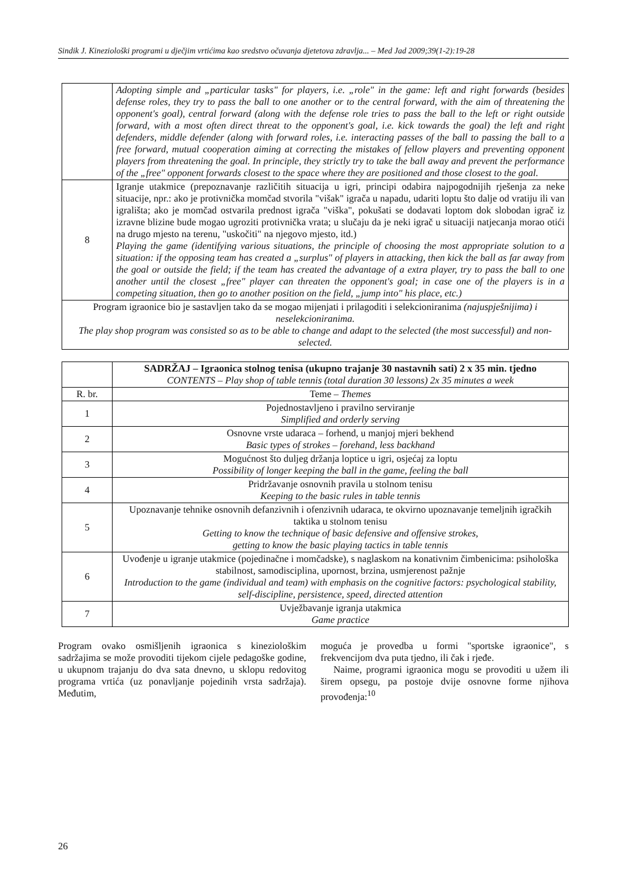Sindik J. Kineziološki programi u dječjim vrtićima kao sredstvo očuvanja djetetova zdravlja... – Med Jad 2009;39(1-2):19-28
| | Adopting simple and „particular tasks" for players, i.e. „role" in the game: left and right forwards (besides defense roles, they try to pass the ball to one another or to the central forward, with the aim of threatening the opponent's goal), central forward (along with the defense role tries to pass the ball to the left or right outside forward, with a most often direct threat to the opponent's goal, i.e. kick towards the goal) the left and right defenders, middle defender (along with forward roles, i.e. interacting passes of the ball to passing the ball to a free forward, mutual cooperation aiming at correcting the mistakes of fellow players and preventing opponent players from threatening the goal. In principle, they strictly try to take the ball away and prevent the performance of the „free" opponent forwards closest to the space where they are positioned and those closest to the goal. |
| 8 | Igranje utakmice (prepoznavanje različitih situacija u igri, principi odabira najpogodnijih rješenja za neke situacije, npr.: ako je protivnička momčad stvorila "višak" igrača u napadu, udariti loptu što dalje od vratiju ili van igrališta; ako je momčad ostvarila prednost igrača "viška", pokušati se dodavati loptom dok slobodan igrač iz izravne blizine bude mogao ugroziti protivnička vrata; u slučaju da je neki igrač u situaciji natjecanja morao otići na drugo mjesto na terenu, "uskočiti" na njegovo mjesto, itd.) Playing the game (identifying various situations, the principle of choosing the most appropriate solution to a situation: if the opposing team has created a „surplus" of players in attacking, then kick the ball as far away from the goal or outside the field; if the team has created the advantage of a extra player, try to pass the ball to one another until the closest „free" player can threaten the opponent's goal; in case one of the players is in a competing situation, then go to another position on the field, „jump into" his place, etc.) |
| Program igraonice bio je sastavljen tako da se mogao mijenjati i prilagoditi i selekcioniranima (najuspješnijima) i neselekcioniranima. The play shop program was consisted so as to be able to change and adapt to the selected (the most successful) and non-selected. | |
| | SADRŽAJ – Igraonica stolnog tenisa (ukupno trajanje 30 nastavnih sati) 2 x 35 min. tjedno CONTENTS – Play shop of table tennis (total duration 30 lessons) 2x 35 minutes a week |
| R. br. | Teme – Themes |
| 1 | Pojednostavljeno i pravilno serviranje Simplified and orderly serving |
| 2 | Osnovne vrste udaraca – forhend, u manjoj mjeri bekhend Basic types of strokes – forehand, less backhand |
| 3 | Mogućnost što duljeg držanja loptice u igri, osjećaj za loptu Possibility of longer keeping the ball in the game, feeling the ball |
| 4 | Pridržavanje osnovnih pravila u stolnom tenisu Keeping to the basic rules in table tennis |
| 5 | Upoznavanje tehnike osnovnih defanzivnih i ofenzivnih udaraca, te okvirno upoznavanje temeljnih igračkih taktika u stolnom tenisu Getting to know the technique of basic defensive and offensive strokes, getting to know the basic playing tactics in table tennis |
| 6 | Uvođenje u igranje utakmice (pojedinačne i momčadske), s naglaskom na konativnim čimbenicima: psihološka stabilnost, samodisciplina, upornost, brzina, usmjerenost pažnje Introduction to the game (individual and team) with emphasis on the cognitive factors: psychological stability, self-discipline, persistence, speed, directed attention |
| 7 | Uvježbavanje igranja utakmica Game practice |
Program ovako osmišljenih igraonica s kineziološkim sadržajima se može provoditi tijekom cijele pedagoške godine, u ukupnom trajanju do dva sata dnevno, u sklopu redovitog programa vrtića (uz ponavljanje pojedinih vrsta sadržaja). Međutim,
moguća je provedba u formi "sportske igraonice", s frekvencijom dva puta tjedno, ili čak i rjeđe.
Naime, programi igraonica mogu se provoditi u užem ili širem opsegu, pa postoje dvije osnovne forme njihova provođenja:<sup>10</sup>
26